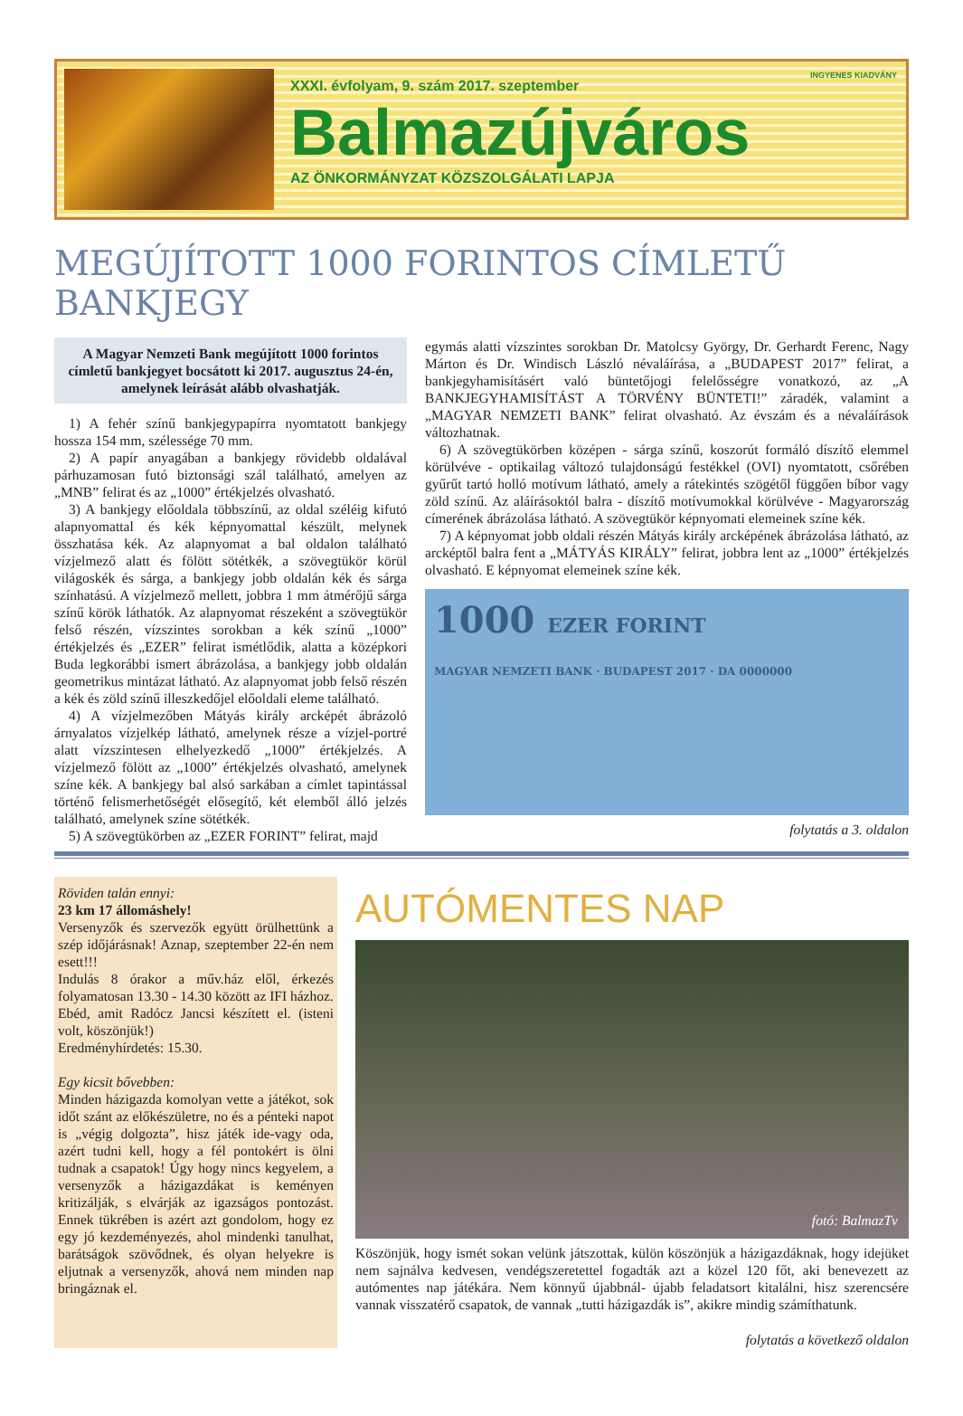XXXI. évfolyam, 9. szám 2017. szeptember
Balmazújváros
AZ ÖNKORMÁNYZAT KÖZSZOLGÁLATI LAPJA
INGYENES KIADVÁNY
MEGÚJÍTOTT 1000 FORINTOS CÍMLETŰ BANKJEGY
A Magyar Nemzeti Bank megújított 1000 forintos címletű bankjegyet bocsátott ki 2017. augusztus 24-én, amelynek leírását alább olvashatják.
1) A fehér színű bankjegypapírra nyomtatott bankjegy hossza 154 mm, szélessége 70 mm.
2) A papír anyagában a bankjegy rövidebb oldalával párhuzamosan futó biztonsági szál található, amelyen az „MNB” felirat és az „1000” értékjelzés olvasható.
3) A bankjegy előoldala többszínű, az oldal széléig kifutó alapnyomattal és kék képnyomattal készült, melynek összhatása kék. Az alapnyomat a bal oldalon található vízjelmező alatt és fölött sötétkék, a szövegtükör körül világoskék és sárga, a bankjegy jobb oldalán kék és sárga színhatású. A vízjelmező mellett, jobbra 1 mm átmérőjű sárga színű körök láthatók. Az alapnyomat részeként a szövegtükör felső részén, vízszintes sorokban a kék színű „1000” értékjelzés és „EZER” felirat ismétlődik, alatta a középkori Buda legkorábbi ismert ábrázolása, a bankjegy jobb oldalán geometrikus mintázat látható. Az alapnyomat jobb felső részén a kék és zöld színű illeszkedőjel előoldali eleme található.
4) A vízjelmezőben Mátyás király arcképét ábrázoló árnyalatos vízjelkép látható, amelynek része a vízjel-portré alatt vízszintesen elhelyezkedő „1000” értékjelzés. A vízjelmező fölött az „1000” értékjelzés olvasható, amelynek színe kék. A bankjegy bal alsó sarkában a címlet tapintással történő felismerhetőségét elősegítő, két elemből álló jelzés található, amelynek színe sötétkék.
5) A szövegtükörben az „EZER FORINT” felirat, majd
egymás alatti vízszintes sorokban Dr. Matolcsy György, Dr. Gerhardt Ferenc, Nagy Márton és Dr. Windisch László névaláírása, a „BUDAPEST 2017” felirat, a bankjegyhamisításért való büntetőjogi felelősségre vonatkozó, az „A BANKJEGYHAMISÍTÁST A TÖRVÉNY BÜNTETI!” záradék, valamint a „MAGYAR NEMZETI BANK” felirat olvasható. Az évszám és a névaláírások változhatnak.
6) A szövegtükörben középen - sárga színű, koszorút formáló díszítő elemmel körülvéve - optikailag változó tulajdonságú festékkel (OVI) nyomtatott, csőrében gyűrűt tartó holló motívum látható, amely a rátekintés szögétől függően bíbor vagy zöld színű. Az aláírásoktól balra - díszítő motívumokkal körülvéve - Magyarország címerének ábrázolása látható. A szövegtükör képnyomati elemeinek színe kék.
7) A képnyomat jobb oldali részén Mátyás király arcképének ábrázolása látható, az arcképtől balra fent a „MÁTYÁS KIRÁLY” felirat, jobbra lent az „1000” értékjelzés olvasható. E képnyomat elemeinek színe kék.
1000 EZER FORINT
MAGYAR NEMZETI BANK · BUDAPEST 2017 · DA 0000000
folytatás a 3. oldalon
Röviden talán ennyi:
23 km 17 állomáshely!
Versenyzők és szervezők együtt örülhettünk a szép időjárásnak! Aznap, szeptember 22-én nem esett!!!
Indulás 8 órakor a műv.ház elől, érkezés folyamatosan 13.30 - 14.30 között az IFI házhoz.
Ebéd, amit Radócz Jancsi készített el. (isteni volt, köszönjük!)
Eredményhírdetés: 15.30.
Egy kicsit bővebben:
Minden házigazda komolyan vette a játékot, sok időt szánt az előkészületre, no és a pénteki napot is „végig dolgozta”, hisz játék ide-vagy oda, azért tudni kell, hogy a fél pontokért is ölni tudnak a csapatok! Úgy hogy nincs kegyelem, a versenyzők a házigazdákat is keményen kritizálják, s elvárják az igazságos pontozást. Ennek tükrében is azért azt gondolom, hogy ez egy jó kezdeményezés, ahol mindenki tanulhat, barátságok szövődnek, és olyan helyekre is eljutnak a versenyzők, ahová nem minden nap bringáznak el.
AUTÓMENTES NAP
fotó: BalmazTv
Köszönjük, hogy ismét sokan velünk játszottak, külön köszönjük a házigazdáknak, hogy idejüket nem sajnálva kedvesen, vendégszeretettel fogadták azt a közel 120 főt, aki benevezett az autómentes nap játékára. Nem könnyű újabbnál- újabb feladatsort kitalálni, hisz szerencsére vannak visszatérő csapatok, de vannak „tutti házigazdák is”, akikre mindig számíthatunk.
folytatás a következő oldalon